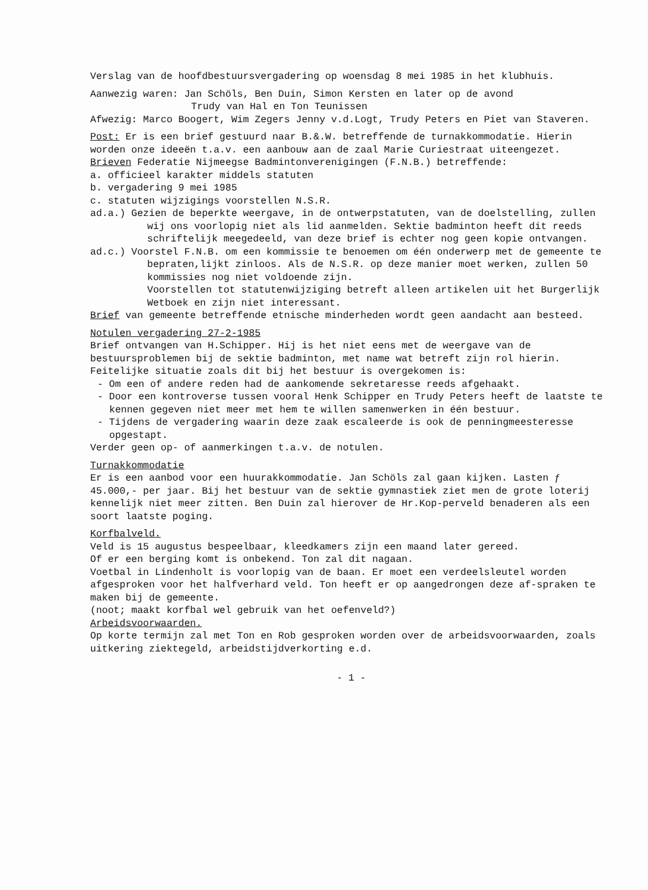Verslag van de hoofdbestuursvergadering op woensdag 8 mei 1985 in het klubhuis.
Aanwezig waren: Jan Schöls, Ben Duin, Simon Kersten en later op de avond
Trudy van Hal en Ton Teunissen
Afwezig: Marco Boogert, Wim Zegers Jenny v.d.Logt, Trudy Peters en Piet van Staveren.
Post: Er is een brief gestuurd naar B.&.W. betreffende de turnakkommodatie. Hierin worden onze ideeën t.a.v. een aanbouw aan de zaal Marie Curiestraat uiteengezet.
Brieven Federatie Nijmeegse Badmintonverenigingen (F.N.B.) betreffende:
a. officieel karakter middels statuten
b. vergadering 9 mei 1985
c. statuten wijzigings voorstellen N.S.R.
ad.a.) Gezien de beperkte weergave, in de ontwerpstatuten, van de doelstelling, zullen wij ons voorlopig niet als lid aanmelden. Sektie badminton heeft dit reeds schriftelijk meegedeeld, van deze brief is echter nog geen kopie ontvangen.
ad.c.) Voorstel F.N.B. om een kommissie te benoemen om één onderwerp met de gemeente te bepraten,lijkt zinloos. Als de N.S.R. op deze manier moet werken, zullen 50 kommissies nog niet voldoende zijn.
Voorstellen tot statutenwijziging betreft alleen artikelen uit het Burgerlijk Wetboek en zijn niet interessant.
Brief van gemeente betreffende etnische minderheden wordt geen aandacht aan besteed.
Notulen vergadering 27-2-1985
Brief ontvangen van H.Schipper. Hij is het niet eens met de weergave van de bestuursproblemen bij de sektie badminton, met name wat betreft zijn rol hierin. Feitelijke situatie zoals dit bij het bestuur is overgekomen is:
- Om een of andere reden had de aankomende sekretaresse reeds afgehaakt.
- Door een kontroverse tussen vooral Henk Schipper en Trudy Peters heeft de laatste te kennen gegeven niet meer met hem te willen samenwerken in één bestuur.
- Tijdens de vergadering waarin deze zaak escaleerde is ook de penningmeesteresse opgestapt.
Verder geen op- of aanmerkingen t.a.v. de notulen.
Turnakkommodatie
Er is een aanbod voor een huurakkommodatie. Jan Schöls zal gaan kijken. Lasten ƒ 45.000,- per jaar. Bij het bestuur van de sektie gymnastiek ziet men de grote loterij kennelijk niet meer zitten. Ben Duin zal hierover de Hr.Kop-perveld benaderen als een soort laatste poging.
Korfbalveld.
Veld is 15 augustus bespeelbaar, kleedkamers zijn een maand later gereed.
Of er een berging komt is onbekend. Ton zal dit nagaan.
Voetbal in Lindenholt is voorlopig van de baan. Er moet een verdeelsleutel worden afgesproken voor het halfverhard veld. Ton heeft er op aangedrongen deze af-spraken te maken bij de gemeente.
(noot; maakt korfbal wel gebruik van het oefenveld?)
Arbeidsvoorwaarden.
Op korte termijn zal met Ton en Rob gesproken worden over de arbeidsvoorwaarden, zoals uitkering ziektegeld, arbeidstijdverkorting e.d.
- 1 -